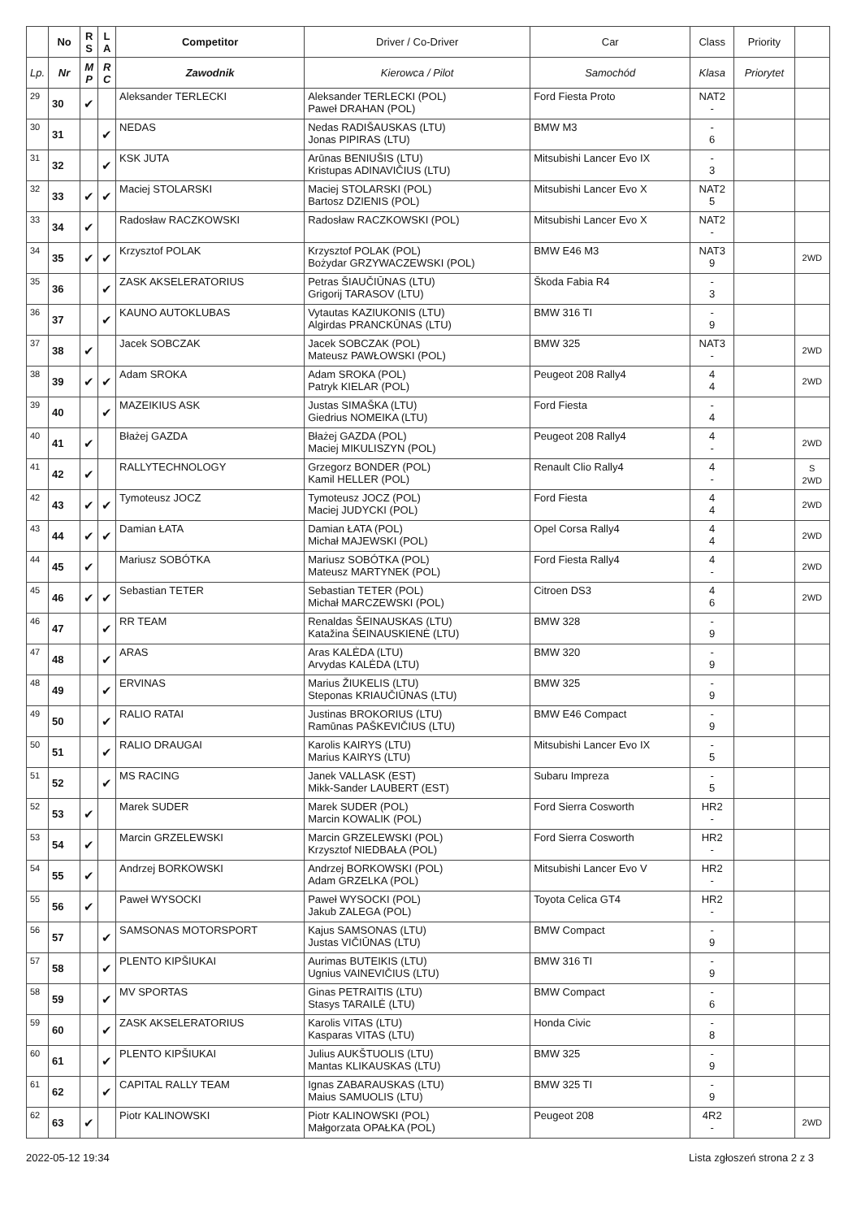| | No | R S | L A | Competitor | Driver / Co-Driver | Car | Class | Priority | |
| --- | --- | --- | --- | --- | --- | --- | --- | --- | --- |
| Lp. | Nr | M P | R C | Zawodnik | Kierowca / Pilot | Samochód | Klasa | Priorytet | |
| 29 | 30 | ✔ | | Aleksander TERLECKI | Aleksander TERLECKI (POL) Paweł DRAHAN (POL) | Ford Fiesta Proto | NAT2 - | | |
| 30 | 31 | | ✔ | NEDAS | Nedas RADIŠAUSKAS (LTU) Jonas PIPIRAS (LTU) | BMW M3 | - 6 | | |
| 31 | 32 | | ✔ | KSK JUTA | Arūnas BENIUŠIS (LTU) Kristupas ADINAVIČIUS (LTU) | Mitsubishi Lancer Evo IX | - 3 | | |
| 32 | 33 | ✔ | ✔ | Maciej STOLARSKI | Maciej STOLARSKI (POL) Bartosz DZIENIS (POL) | Mitsubishi Lancer Evo X | NAT2 5 | | |
| 33 | 34 | ✔ | | Radosław RACZKOWSKI | Radosław RACZKOWSKI (POL) | Mitsubishi Lancer Evo X | NAT2 - | | |
| 34 | 35 | ✔ | ✔ | Krzysztof POLAK | Krzysztof POLAK (POL) Bożydar GRZYWACZEWSKI (POL) | BMW E46 M3 | NAT3 9 | | 2WD |
| 35 | 36 | | ✔ | ZASK AKSELERATORIUS | Petras ŠIAUČIŪNAS (LTU) Grigorij TARASOV (LTU) | Škoda Fabia R4 | - 3 | | |
| 36 | 37 | | ✔ | KAUNO AUTOKLUBAS | Vytautas KAZIUKONIS (LTU) Algirdas PRANCKŪNAS (LTU) | BMW 316 TI | - 9 | | |
| 37 | 38 | ✔ | | Jacek SOBCZAK | Jacek SOBCZAK (POL) Mateusz PAWŁOWSKI (POL) | BMW 325 | NAT3 - | | 2WD |
| 38 | 39 | ✔ | ✔ | Adam SROKA | Adam SROKA (POL) Patryk KIELAR (POL) | Peugeot 208 Rally4 | 4 4 | | 2WD |
| 39 | 40 | | ✔ | MAZEIKIUS ASK | Justas SIMAŠKA (LTU) Giedrius NOMEIKA (LTU) | Ford Fiesta | - 4 | | |
| 40 | 41 | ✔ | | Błażej GAZDA | Błażej GAZDA (POL) Maciej MIKULISZYN (POL) | Peugeot 208 Rally4 | 4 - | | 2WD |
| 41 | 42 | ✔ | | RALLYTECHNOLOGY | Grzegorz BONDER (POL) Kamil HELLER (POL) | Renault Clio Rally4 | 4 - | | S 2WD |
| 42 | 43 | ✔ | ✔ | Tymoteusz JOCZ | Tymoteusz JOCZ (POL) Maciej JUDYCKI (POL) | Ford Fiesta | 4 4 | | 2WD |
| 43 | 44 | ✔ | ✔ | Damian ŁATA | Damian ŁATA (POL) Michał MAJEWSKI (POL) | Opel Corsa Rally4 | 4 4 | | 2WD |
| 44 | 45 | ✔ | | Mariusz SOBÓTKA | Mariusz SOBÓTKA (POL) Mateusz MARTYNEK (POL) | Ford Fiesta Rally4 | 4 - | | 2WD |
| 45 | 46 | ✔ | ✔ | Sebastian TETER | Sebastian TETER (POL) Michał MARCZEWSKI (POL) | Citroen DS3 | 4 6 | | 2WD |
| 46 | 47 | | ✔ | RR TEAM | Renaldas ŠEINAUSKAS (LTU) Katažina ŠEINAUSKIENĖ (LTU) | BMW 328 | - 9 | | |
| 47 | 48 | | ✔ | ARAS | Aras KALĖDA (LTU) Arvydas KALĖDA (LTU) | BMW 320 | - 9 | | |
| 48 | 49 | | ✔ | ERVINAS | Marius ŽIUKELIS (LTU) Steponas KRIAUČIŪNAS (LTU) | BMW 325 | - 9 | | |
| 49 | 50 | | ✔ | RALIO RATAI | Justinas BROKORIUS (LTU) Ramūnas PAŠKEVIČIUS (LTU) | BMW E46 Compact | - 9 | | |
| 50 | 51 | | ✔ | RALIO DRAUGAI | Karolis KAIRYS (LTU) Marius KAIRYS (LTU) | Mitsubishi Lancer Evo IX | - 5 | | |
| 51 | 52 | | ✔ | MS RACING | Janek VALLASK (EST) Mikk-Sander LAUBERT (EST) | Subaru Impreza | - 5 | | |
| 52 | 53 | ✔ | | Marek SUDER | Marek SUDER (POL) Marcin KOWALIK (POL) | Ford Sierra Cosworth | HR2 - | | |
| 53 | 54 | ✔ | | Marcin GRZELEWSKI | Marcin GRZELEWSKI (POL) Krzysztof NIEDBAŁA (POL) | Ford Sierra Cosworth | HR2 - | | |
| 54 | 55 | ✔ | | Andrzej BORKOWSKI | Andrzej BORKOWSKI (POL) Adam GRZELKA (POL) | Mitsubishi Lancer Evo V | HR2 - | | |
| 55 | 56 | ✔ | | Paweł WYSOCKI | Paweł WYSOCKI (POL) Jakub ZALEGA (POL) | Toyota Celica GT4 | HR2 - | | |
| 56 | 57 | | ✔ | SAMSONAS MOTORSPORT | Kajus SAMSONAS (LTU) Justas VIČIŪNAS (LTU) | BMW Compact | - 9 | | |
| 57 | 58 | | ✔ | PLENTO KIPŠIUKAI | Aurimas BUTEIKIS (LTU) Ugnius VAINEVIČIUS (LTU) | BMW 316 TI | - 9 | | |
| 58 | 59 | | ✔ | MV SPORTAS | Ginas PETRAITIS (LTU) Stasys TARAILĖ (LTU) | BMW Compact | - 6 | | |
| 59 | 60 | | ✔ | ZASK AKSELERATORIUS | Karolis VITAS (LTU) Kasparas VITAS (LTU) | Honda Civic | - 8 | | |
| 60 | 61 | | ✔ | PLENTO KIPŠIUKAI | Julius AUKŠTUOLIS (LTU) Mantas KLIKAUSKAS (LTU) | BMW 325 | - 9 | | |
| 61 | 62 | | ✔ | CAPITAL RALLY TEAM | Ignas ZABARAUSKAS (LTU) Maius SAMUOLIS (LTU) | BMW 325 TI | - 9 | | |
| 62 | 63 | ✔ | | Piotr KALINOWSKI | Piotr KALINOWSKI (POL) Małgorzata OPAŁKA (POL) | Peugeot 208 | 4R2 - | | 2WD |
2022-05-12 19:34 Lista zgłoszeń strona 2 z 3